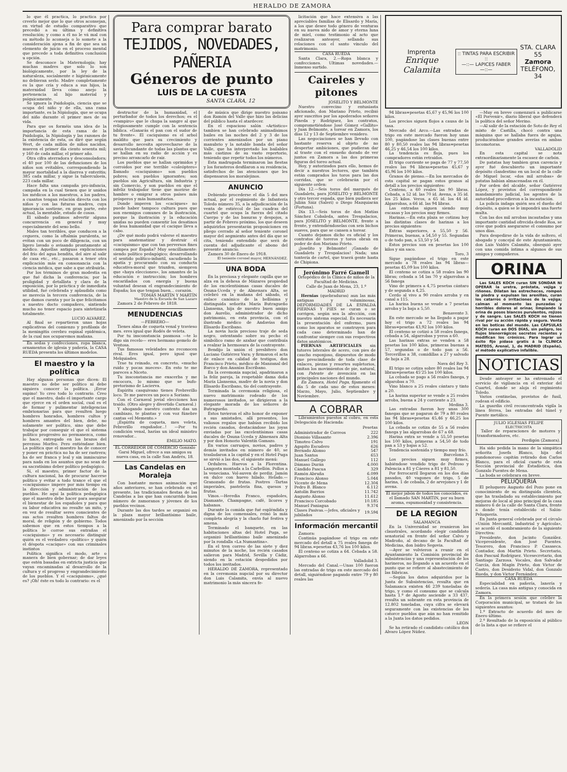HERALDO DE ZAMORA
lo que él practica, lo practica por creerlo mejor que lo que otros aconsejan, en virtud de estudio comparativo que precedió a su última y definitiva resolución; y como a él no le vá mal con su método lo aconseja o lo somete a la consideración ajena a fin de que sea un elemento de juicio en el proceso mental que precede a toda definitiva conclusión u opción.
Se desconoce la Maternología; hay muchas madres que solo lo son biológicamente, por la ley de la naturaleza, socialmente e higiénicamente no debieran serlo. Madre completamente es la que cría y educa a sus hijos, la maternidad lleva cómo anejo la pertenencia al hijo material y psíquicamente.
Se ignora la Paidología, ciencia que se ocupa del niño y de ella, una rama importante, es la Nipiología, que se ocupa del niño durante el primer mes de su vida.
Para que os forméis una idea de la importancia de esta rama de la Paidología, la Nipiología y las razones de la existencia de esta, os diré que según Wert, de cada millón de niños nacidos, mueren el primer día ciento sesenta mil; y 160 de cada millar, el primer año.
Otra cifra aterradora y desconsoladora; el 40 por 100 de las defunciones de los niños son evitables, correspondiendo la mayor mortalidad a la diarrea y enteritis; 385 cada millar, y sigue la tuberculoeis, 223 cada millar.
Hace falta una campaña pro-infancia, campaña en la cual tienen que ir unidos los médicos a los maestros, a los padres, a cuantos tengan relación directa con los niños y con las futuras madres, cuya ignorancia sostiene, en gran parte, este actual, la mentable, estado de cosas.
El sábado pudimos advertir alguna concurrencia en general y muy especialmente del sexo bello.
Males tan terribles, que conducen a la ceguera, como la oftalmia purulenta, se evitan con un poco de diligencia, con un ligero lavado o avisando prontamente al médico. Aquellas antiguas explicaciones del frío del agua bendita, del aire al salir de casa etc., etc., pasaron a tener otra explicación más en consonancia con la ciencia médica, que sabe a que atribuirla.
Por los términos de gran modestia en que fué dicha la conferencia; por la proligidad y detallista y clara de la exposición, por lo práctica y de inmediata utilidad, fué celebrada y aplaudida como se merecía la tercera conferencia, de la que damos cuenta y por la que felicitamos a nuestro docto compañero, sintiendo mucho no tener espacio para sintetizarla totalmente.
LUCIO ALVAREZ.
Al final se repartieron unas hojas explicativas del comienzo y profilaxis de la meningitis cerebro espinal epidémica, de la cual nos ocuparemos mañana.
En sedas y confecciones, ropa blanca, ornamentos de iglesia y pañería, la CASA RUEDA presenta los últimos modelos.
El maestro y la política
Hay algunas personas que dicen: El maestro no debe ser político ni debe siquiera conocer la política. ¡Error supino! Yo creo todo lo contrario. Creo que el maestro, dado el importante cargo que ejerce en el orden social, cual es el de formar y pulimentar inteligencias embrionarias para que resulten luego hombres honrados, hombres cultos y hombres amantes del bien, debe, no solamente ser político, sino que debe trabajar por conseguir el que el sistema político progresivo no permanezca, como lo hace, entregado en los brazos del perezoso Morfeo. Pero entiéndase bien. La política que el maestro ha de conocer y poner en práctica no ha de ser rastrera; ha de ser franca y leal y sin inmiscuirse para nada en los asuntos que no sean de su sacratísimo deber político pedagógico.
Sí, el maestro, primer factor de la cultura nacional, ha de procurar hacerse político y evitar a todo trance el que el «caciquismo» impere por más tiempo en la dirección y administración de los pueblos. He aquí la política pedagógica que el maestro debe hacer para asegurar el bienestar de los españoles y para que su labor educativa no resulte un mito, y en vez de resultar seres conscientes de sus actos resulten hombres faltos de moral, de religión y de gobierno. Todos sabemos que en estos tiempos a la política le corroe sus entrañas el «caciquismo» y es necesario distinguir quién es el verdadero «político» y quién el déspota «cacique» con sus criminales instintos
Política significa el modo, arte o manera de bien gobernar; de dar leyes que estén basadas en extricta justicia que vayan encaminadas al desarrollo de la cultura y el progreso y engrandecimiento de los pueblos. Y el «caciquismo», ¿qué es? ¡Oh! éste es todo lo contrario: es el
Para comprar barato
TEJIDOS, NOVEDADES, PAÑERIA
Géneros de punto
LUIS DE LA CUESTA
SANTA CLARA, 12
destructor de la humanidad, el perturbador de todos los derechos; es el «vampiro» que le chupa la sangre al que religiosamente cumple con la sentencia bíblica. «Ganarás el pan con el sudor de tu frente». El caciquismo es el arbol maldito que para su crecimiento y desarrollo necesita aprovecharse de la savia fecundante de todas las plantas que se hallan en su radio de acción y es preciso arrancarlo de raiz.
Los pueblos que se hallan oprimidos y corroidos por ese terrible «coleóptero» llamado «caciquismo» son pueblos pobres; son pueblos ignorantes; son pueblos sin Agricultura, sin Industria y sin Comercio, y son pueblos en que el infeliz trabajador tiene que morirse de hambre o emigrar a otros países más prósperos y más humanitarios.
Donde imperen los «caciques» no puede haber tampoco cultura pues que son enemigos comunes de la ilustración, porque la ilustración y la educación unidas no pueden consentir los desatinos de lesa humanidad que el cacique lleva a cabo.
¿De qué modo podrá valerse el maestro para anatematizar y destruir el «caciquismo» que con tan perversos fines campea por España? Muy sencillamente: siendo político pedagógico; desarrollando el sentido político-infantil, sacudiendo la apatía y procurando con su conducta educativa-moral que triunfen, siempren que «haya elecciones», los amantes de la educación e instrucción; los hombres encariñados con energía y buena voluntad desean el engrandecimiento de España; los que tengan buen... corazón.
TOMÁS MARTÍN Y MARTÍN
Maestro de la Escuela de San Lazaro
Zamora 2 de Febrero de 1818.
MENUDENCIAS
—FEBRERO—
Tienes alma de coqueta venal y travieso mes. eres igual que Rodés de veleta.
Por tu insconstancia pasmosa —te lo digo sin recelo— eres hermano gemelo de Ventosa.
Tus famosas veleidades no reconocen rival. Eres igual, pero igual que Melquiades.
Trae tu reinado, en concreto, «mucho ruido y pocas nueces». En esto te me pareces a Niceto.
Tu insconstancia me exacerba y me encocora, lo mismo que se bufo-pretorismo de Lacierva.
Espíritu casquivano tienes Frebrerillo loco. Te me pareces un poco a Soriano.
Con el Carnaval jovial elecciones has traído. (Otro alegre y divertido Carnaval.)
Y ahogando nuestro contento das un cambiazo, te plantas y con voz fúnebre cantas «el Memento.»
¡Espíritu de coqueta, mes veleta, Febrerillo engañador...! —Por tu condición venal, harías un ideal ministro renovador...
EMILIO MATO.
EL CORREDOR DE COMERCIO Gonzalo Garsi Miguel, ofrece a sus amigos su nueva casa, en la calle San Andrés, 18.
Las Candelas en Moraleja
Con bastante menos animación que años anteriores, se han celebrado en el presente, las tradicionales fiestas de las Candelas a las que han concurrido buen número de zamoranos y jóvenes de los pueblos vecinos.
Durante las dos tardes se organizó en la plaza mayor brillantísimo baile, amenizado por la sección
de música que dirige nuestro paisano don Ramón del Valle que hizo las delicias del público hasta el atardecer.
En el espacioso salón «Artistico» tambien se han celebrado animadísimos bailes en las noches del 2 y 3 de los corrientes amenizados por un piano manubrio y la notable banda del señor Valle, que ha interpretado los bailables más castizos de su vasto repertorio, teniendo que repetir todos los números.
Esta madrugada terminaron las fiestas y los forasteros desfilaron a su residencia, satisfechos de las atenciones que les dispensaron los moralejinos.
ANUNCIO
Debiendo procederse el día 5 del mes actual, por el regimiento de Infantería Toledo número 35, a la adjudicación de la venta de estiércol de las cuadras del cuartel que ocupa la fuerza del citado Cuerpo y de las basuras y despojos, a partir de Febrero próximo, los que deseen adquirirlos presentarán proposiciones en pliego cerrado al señor teniente coronel mayor del aegmiento antes del día que se cita, teniendo entendido que será de cuenta del adjudicante el abono del presente anuncio.
Zamora 30 de Enero de 1918.
El teniente coronel mayor, HERNÁNDEZ.
UNA BODA
En la preciosa y elegante capilla que se alza en la dehesa de Mázares propiedad de los excelentísimas casas ducales de Osuna-Uceda y de Almenara Alta, se celebró en la mañana del sábado, el enlace canónico de la bellísima y distinguida señorita María Butragueño Llansema, hija de nuestro buen amigo don Aurelio, administrador de dicho patrimonio, en esta provincia, con el ilustrado médico de Andavías don Elisardo Escribano.
La novia lucía precioso traje de seda negro, ostentando sobre su pecho el simbólico ramo de azahar que contribuía a realzar la hermosura de la contrayente.
Bendijo la unión el presbítero don Luciano Gutiérrez Vara; y firmaron el acta de enlace en calidad de testigos, don Francisco Prieto, médico de Manzanal del Barco y don Ananías Escribano.
En la ceremonia nupcial, apadrinaron a la feliz pareja, la respetable dama doña María Llansema, madre de la novia y don Elisardo Escribano, tío del contrayente.
Terminada la ceremonia religiosa, el nuevo matrimonio rodeado de los numerosos invitados, se dirigieron a la elegante morada de los señores de Butragueño.
Estos tuvieron el alto honor de exponer a sus amistades, allí presentes, los valiosos regalos que habían recibido los recién casados, destacándose las joyas enviadas por las excelentísimas casas ducales de Osuna-Uceda y Almenara Alta y por don Honorio Valentín Gamazo.
En varios carruajes, novios, padres y demás invitados en número de 40, se trasladaron a la capital y en el Hotel Puga se sirvió a las dos, el siguiente menú:
Ordubres. Huevos a la Florentina. Langosta montada a la Carbellón. Pollos a la veneciana. Vol-auven de perdiz. Jamón en dulce con huevo hilado. Helado.—Granozado de frutas. Postres -Tartas imperiales, pastelería fina, quesos y frutas.
Vinos.—Heredia Franco, españoles, Diamante, Champagne, café, licores y habanos.
Durante la comida que fué espléndida y digna de los comensales, reinó la más completa alegría y la charlo fué festiva y amena.
Terminado el banquete, en las habitaciones altas del Hotel Puga, se organizó brillantísimo baile amenizado por la rondalla «La Numantina».
En el tren correo de las siete y diez minutos de la noche, los recién casados salieron para Madrid, Sevilla y Cádiz, siendo en la estación despedidos por todos los invitados.
HERALDO DE ZAMORA, representado en la ceremonia nupcial por su director don Luis Calamita, envía al nuevo matrimonio la más sincera fe-
licitación que hace extensiva a las apreciables familias de Elisardo y María, a los que desee todo género de venturas en su nueva nido de amor y eterna luna de miel, como testimonio al acto que realizaron anteayer, sellando sus relaciones con el santo vínculo del matrimonio.
CASA RUEDA
Santa Clara, 2.—Ropa blanca y confecciones. Ultimas novedades.—Inmenso surtido.
Caireles y pitones
JOSELITO Y BELMONTE
Nuestro convecino y entusiasta aficionado, don Mariano Prieto, recibió ayer suscritos por los apoderados señores Pineda y Rodríguez, los contratos, comprometiéndose José Gómez «Gallito» y Juan Belmonte, a torear en Zamora, los días 12 y 13 de Septiembre venidero.
Las negociaciones se han llevado con bastante reserva al objeto de no despertar ambiciones, que pudieran dar al traste con el ensueño dorado de ver juntos en Zamora a las dos primeras figuras del toreo actual.
Hoy, y autorizados para ello, hemos de decir a nuestros lectores, que también están comprados los toros para las dos corridas, que se celebrarán por el siguiente orden:
Día 12.—Seis toros del marqués de Guadalets, para JOSELITO y BELMONTE y otro tercer espada, que bien pudiera ser Julián Sáiz (Saleri) o Diego Mazquiarán (Fortuna).
Día 13.—Seis toros de don Matías Sánchez Cobaleda, antes Trespalacios, para JOSELITO y BELMONTE, frente a frente, y entendiéndoselas con seis bichos suaves, para que se cansen a torear.
Cuanto dejamos dicho es oficial y los contratos de toreros y toros obran en poder de don Mariano Prieto.
¡Joselito y Belmonte! ¡Ganado de Guadalets y Trespalacios! Nada; una tontería de cartel, que traerá gente hasta de Chipiona.
Jerónimo Farré Gamell
Ortopédico de la Clínica de niños de la Facultad de Medicina.
Calle de Juan de Mena, 23, 1.º MADRID
Hernias (quebraduras) aun las más antiguas y voluminosas, DEFORMIDADES DE LA ESPALDA PIERNAS Y PIES se curan o se corrigen, según sea la afección, con nuestro sistema especial. Es necesaria la presentación del enfermo, pues como los aparatos se construyen para cada caso determinado han de confrontar siempre con sus respectivos datos anatómicos.
PIERNAS ARTIFICIALES sin tutores laterales de acero, con pies de caucho esponjoso, dispuestos de modo que prescindiendo de toda clase de enlaces, piezas y resortes supletorios, imitan los movimientos de pie, natural, con Patente de invención en las principales naciones del mundo.
En Zamora, Hotel Puga, fijamente el día 5 de cada uno de estos meses: Marzo, Mayo, Julio, Septiembre y Noviembre.
A COBRAR
Libramientos puestos al cobro, en esta Delegación de Hacienda:
| | Pesetas |
| --- | --- |
| Administrador de Correos | 222 |
| Dionisio Villasante | 2.396 |
| Timoteo Calvo | 191 |
| Agapito Escudero | 626 |
| Bernado Alonso | 547 |
| Juan Santos | 653 |
| Manuel Gallego | 112 |
| Dámaso Durán | 4.000 |
| Cándido Pascua | 329 |
| Ramón Abruña | 6.099 |
| Francisco Alonso | 5.044 |
| Vicente de Mena | 12.304 |
| Pedro B. Blanco | 6.112 |
| Antolín Barrios | 11.742 |
| Augusto Alonso | 11.612 |
| Francisco Corcobado | 10.185 |
| Manuel Paniagua | 9.374 |
| Clases Pasivas.—Jefes, oficiales y jubilados | 19.594 |
Información mercantil
Zamora:
Continúa pagándose el trigo en este mercado del detall a 75 reales fanega de 94 libras.=pesetas 43,76 los 100 kilos.
El centeno se cotiza a 64. Cebada a 58. Algarrobas a 66.
Valladolid 3.
Mercado del Canal.—Unas 100 fueron las entradas de trigo en este mercado del detall, siguiéndose pagando entre 79 y 80 reales las
Imprenta
Enrique Calamita
:: TINTAS PARA ESCRIBIR ::
—::— LAPICES FABER —::—
STA. CLARA 55
Zamora
TELÉFONO, 34
94 libras=pesetas 45,67 y 45,96 los 100 kilos.
Los precios siguen flojos a causa de la tasa.
Mercado del Arco.—Las entradas de trigo en este mercado fueron hoy unas 100, pagándose las clases buenas entre 80 y 80,50 reales las 94 libras=pesetas 46,25 y 46,54 los 100 kilos.
La tendencia es floja, pues los compradores están retraidos.
El trigo corriente se paga de 77 y 77,50 reales las 94 libras=pesetas 45,67 y 45,96 los 100 kilos.
Granos de pienso.—En los mercados de esta capital se pagan estos granos al detall a los precios siguientes:
Centeno, a 60 reales las 90 libras. Cebada, a 52 íd. las 70 íd. Avena, a 35 íd. los 25 kilos. Veros, a 65 íd. los 44 íd. Algarrobas, a 66 íd. las 94 libras.
Las entradas siguen siendo muy escasas y los precios muy firmes.
Harinas.—En esta plaza se cotizau hoy las distintas clases de harinas a los precios siguientes:
Extras superiores, a 55,50 y 56. Primeras, buenas, a 54,50 y 55. Segundas o de todo pan, a 53,50 y 54.
Estos precios son en pesetas los 100 kilos y sin saco.
Toro, 3
Sigue pagándose el trigo en este mercado a 78 reales las 94 libras—pesetas 45,09 los 100 kilos.
El centeno se cotiza a 58 reales las 90 libras; cebada a 54 las 70 y algarrobas a 56 fanega
Vino de primera a 4,75 pesetas cántaro y de segunda a 4,25.
Cerdo al vivo a 90 reales arroba y en canal a 115.
La harina buena se veude a 7 pesetas arroba y la baja a 5,50.
Benavente 3.
En este mercado se ha llegado a pagar hoy el trigo a 72 reales las 94 libras=pesetas 43,92 los 100 kilos.
El centeno se cotizó a 58 reales fanega, cebada a 54, algarrobas y yeros a 60.
Las harinas extras se venden a 58 pesetas los 100 kilos, primeras buenas a 57, segundas o de todo pan a 56. Tercerillas a 38, comidillas a 27 y salvado de hoja a 28.
Nava del Rey 3.
El trigo se cotiza sobre 80 reales las 94 libras=pesetas 45'25 los 100 kilos.
La cebada se pago a 56 reales fanega, y algarobas a 70.
Vino blanco a 25 reales cántaro y tinto a 20.
La harina superior se vende a 25 reales arroba, buena a 24 y corriente a 23.
Medina 3.
Las entradas fueron hoy unas 300 fanegas que se pagaron de 79 a 80 reales las 94 libras=pesetas 45,46 y 46,25 los 100 kilos.
La cebada se cotiza de 55 a 56 reales fanega y las algarrobas de 67 a 68.
Harina extra se vende a 55,50 pesetas los 100 kilos, primeras a 54,50 de todo pan a 53 y bajas a 52.
Tendencia sostenida y tiempo muy frío.
Barcelona 3.
Los precios siguen muy firmes, habiéndose vendido trigo de Pedroso y Palencia a 81 y Cáeres a 81 y 81,50.
Por ferrocarril llegaron en los dos días pasados, 40 vagones de trigo, 5 de harina, 1 de cebada, 2 de arvejones y 1 de avena.
El mejor jabón de todos los conocidos, es el llamado SAN MARTIN, por su buen aroma, espumosidad y consistencia.
DE LA REGION
SALAMANCA
En la Universidad se reunieron los claustrales, acordando elegir candidato senatorial en frente del señor Calvo y Madroño, al decano de la Facultad de Medicina, don Isidro Segovia.
—Ayer se volvieron a reunir en el Ayuntamiento la Comisión provincial de subsistencias y una representación de los harineros, no llegando a un acuerdo en el punto que se refiere al abastecimiento de las fábricas.
—Según los datos adquiridos por la Junta de Subsistencias, resulta que en Salamanca existen 46 239 toneladas de trigo, y como el consumo que se calcula hasta 1.º de Agosto asciende a 33 437, resulta un sobrante en esta provincia de 12.802 toneladas, cuya cifra se elevará seguramente con las existencias de los catorce pueblos que aún no han remitido a la Junta los datos pedidos.
LEON
Se ha retirado el candidato católico don Alvaro López Núñez.
—Muy en breve comenzará a publicarse «El Porvenir», diario liberal que defenderá la política del señor Merino.
—Al salir de la estación de Soto de Rey el mixto de Castilla, chocó contra una máquina que se hallaba fuera de agujas, produciéndose grandes averías en ambas locomotoras.
VALLADOLID
En esta capital se nota extraordinariamente la escasez de carbón.
De patatas hay tambien gran carencia y ayer fué descubierto un importante depósito clandestino en un local de la calle de Miguel Iscar, «dos mil arrobas» de patatas habían almacenadas en él.
Por orden del alcalde, señor Gutiérrez López, y provistos del correspondiente mandamiento judicial, los agentes de la autoridad procedieron a la incautación.
La policía indaga quién sea el dueño del depósito, a quien se le impondrá una fuerte multa.
Con las dos mil arrobas incautadas y una importante cantidad ofrecida desde Roa, se cree que podrá asegurarse el consumo por unos días.
Para despedirse de la vida de soltero, el abogado y concejal de este Ayuntamiento, don Luis Valdés Calamita, obsequió ayer con una comida íntima a algunos de sus amigos y compañeros.
ORINA
Las SALES KOCH curan SIN SONDAR NI OPERAR la uretra, próstata, vejiga y riñones. Dilatan las estrecheces, rompen la piedra y expulsan las arenillas, curan los catarros ó irritaciones de la vejiga; calman al momento las punzadas y horribles dolores al orinar, limpiando la orina de posos blancos purulentos, rojizos y de sangre. Las SALES KOCH no tienen rival por su acción rápida y segura. Venta en las boticas del mundo. Las CÁPSULAS KOCH curan en DOS DÍAS, sin peligro, los flujos blenorrágicos secretos recientes y modifican los crónicos. Para lograr un éxito fijo pídase gratis á la CLÍNICA MATEOS, Arenal, 1, de MADRID (España), el método explicativo infalible.
NOTICIAS
Desde anteayer se ha extremado el servicio de vigilancia en el exterior del Cuartel, donde se aloja el regimiento Toledo.
Varios centinelas, provistos de fusil, rodean el edificio.
La guardia civil reconcentrada vigila la línea férrea, las entradas del túnel y Puente metálico.
JULIO IGLESIAS FELIPE
ELECTRICISTA
Taller de reparaciones de motores y transformadores, etc.
Perdigón (Zamora).
Ha sido pedida la mano de la simpática señorita Josefa Blanco, hija del pundonoroso capitán retirado don Carlos Blanco, para el oficial cuarto de esta Sección provincial de Estadística, don Gonzalo Fuentes de Mena.
La boda se celebrara en breve.
PELUQUERIA
El peluquero Augusto del Pozo pone en conocimiento de su distinguida clientela, que ha trasladado su establecimiento por mejoras de local al piso principal de la casa número 6 de la calle de Santa Clara, frente a donde tenía establecido el Salón-Peluquería.
En Junta general celebrada por el círculo «Unión Mercantil, Industrial y Agrícola», se acordó el nombramiento de la siguiente Directiva:
Presidente, don Jacinto González. Vicepresidente, don José Fuentes. Tesorero, don Francisco P. Casaseca. Contador, don Martín Prieto. Secretario, don Pascual Rodríguez. Vicesecretario, don Santiago Zarzosa. Vocales, don Salvador García, don Magín Prieto, don Victor de Castro, don Desiderio Vidal, don Gonzalo Rueda, y don Victor Fernández.
CASA RUEDA
Especialidad en pañería, lanería y sedería. La casa más antigua y conocida en Zamora.
En la primera sesión que celebre la Corporación municipal, se tratará de los siguientes asuntos:
1.º Extracto de acuerdo del mes de Enero último.
2.º Resultado de la exposición al público de la lista a que se refiere el